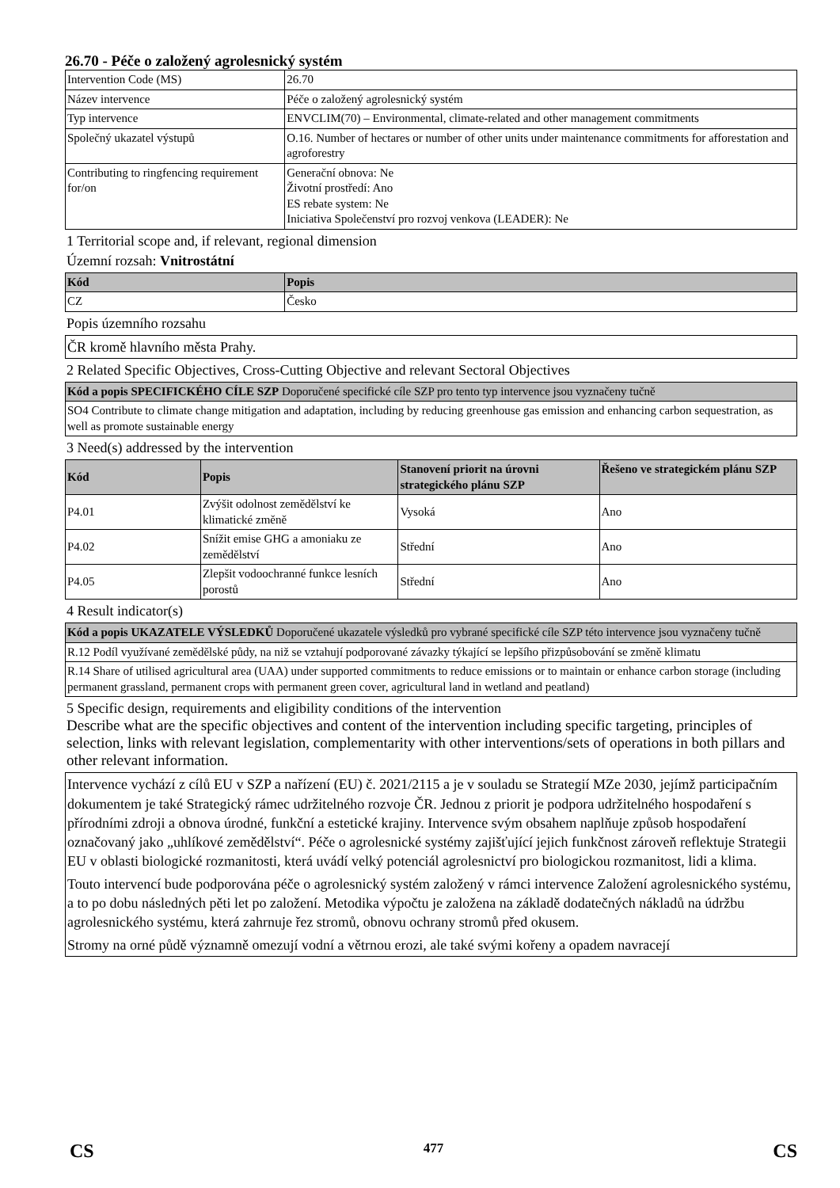26.70 - Péče o založený agrolesnický systém
| Intervention Code (MS) | 26.70 |
| Název intervence | Péče o založený agrolesnický systém |
| Typ intervence | ENVCLIM(70) – Environmental, climate-related and other management commitments |
| Společný ukazatel výstupů | O.16. Number of hectares or number of other units under maintenance commitments for afforestation and agroforestry |
| Contributing to ringfencing requirement for/on | Generační obnova: Ne Životní prostředí: Ano ES rebate system: Ne Iniciativa Společenství pro rozvoj venkova (LEADER): Ne |
1 Territorial scope and, if relevant, regional dimension
Územní rozsah: Vnitrostátní
| Kód | Popis |
| --- | --- |
| CZ | Česko |
Popis územního rozsahu
ČR kromě hlavního města Prahy.
2 Related Specific Objectives, Cross-Cutting Objective and relevant Sectoral Objectives
| Kód a popis SPECIFICKÉHO CÍLE SZP Doporučené specifické cíle SZP pro tento typ intervence jsou vyznačeny tučně |
| --- |
| SO4 Contribute to climate change mitigation and adaptation, including by reducing greenhouse gas emission and enhancing carbon sequestration, as well as promote sustainable energy |
3 Need(s) addressed by the intervention
| Kód | Popis | Stanovení priorit na úrovni strategického plánu SZP | Řešeno ve strategickém plánu SZP |
| --- | --- | --- | --- |
| P4.01 | Zvýšit odolnost zemědělství ke klimatické změně | Vysoká | Ano |
| P4.02 | Snížit emise GHG a amoniaku ze zemědělství | Střední | Ano |
| P4.05 | Zlepšit vodoochranné funkce lesních porostů | Střední | Ano |
4 Result indicator(s)
| Kód a popis UKAZATELE VÝSLEDKŮ Doporučené ukazatele výsledků pro vybrané specifické cíle SZP této intervence jsou vyznačeny tučně |
| --- |
| R.12 Podíl využívané zemědělské půdy, na niž se vztahují podporované závazky týkající se lepšího přizpůsobování se změně klimatu |
| R.14 Share of utilised agricultural area (UAA) under supported commitments to reduce emissions or to maintain or enhance carbon storage (including permanent grassland, permanent crops with permanent green cover, agricultural land in wetland and peatland) |
5 Specific design, requirements and eligibility conditions of the intervention
Describe what are the specific objectives and content of the intervention including specific targeting, principles of selection, links with relevant legislation, complementarity with other interventions/sets of operations in both pillars and other relevant information.
Intervence vychází z cílů EU v SZP a nařízení (EU) č. 2021/2115 a je v souladu se Strategií MZe 2030, jejímž participačním dokumentem je také Strategický rámec udržitelného rozvoje ČR. Jednou z priorit je podpora udržitelného hospodaření s přírodními zdroji a obnova úrodné, funkční a estetické krajiny. Intervence svým obsahem naplňuje způsob hospodaření označovaný jako „uhlíkové zemědělství“. Péče o agrolesnické systémy zajišťující jejich funkčnost zároveň reflektuje Strategii EU v oblasti biologické rozmanitosti, která uvádí velký potenciál agrolesnictví pro biologickou rozmanitost, lidi a klima.
Touto intervencí bude podporována péče o agrolesnický systém založený v rámci intervence Založení agrolesnického systému, a to po dobu následných pěti let po založení. Metodika výpočtu je založena na základě dodatečných nákladů na údržbu agrolesnického systému, která zahrnuje řez stromů, obnovu ochrany stromů před okusem.
Stromy na orné půdě významně omezují vodní a větrnou erozi, ale také svými kořeny a opadem navracejí
CS 477 CS